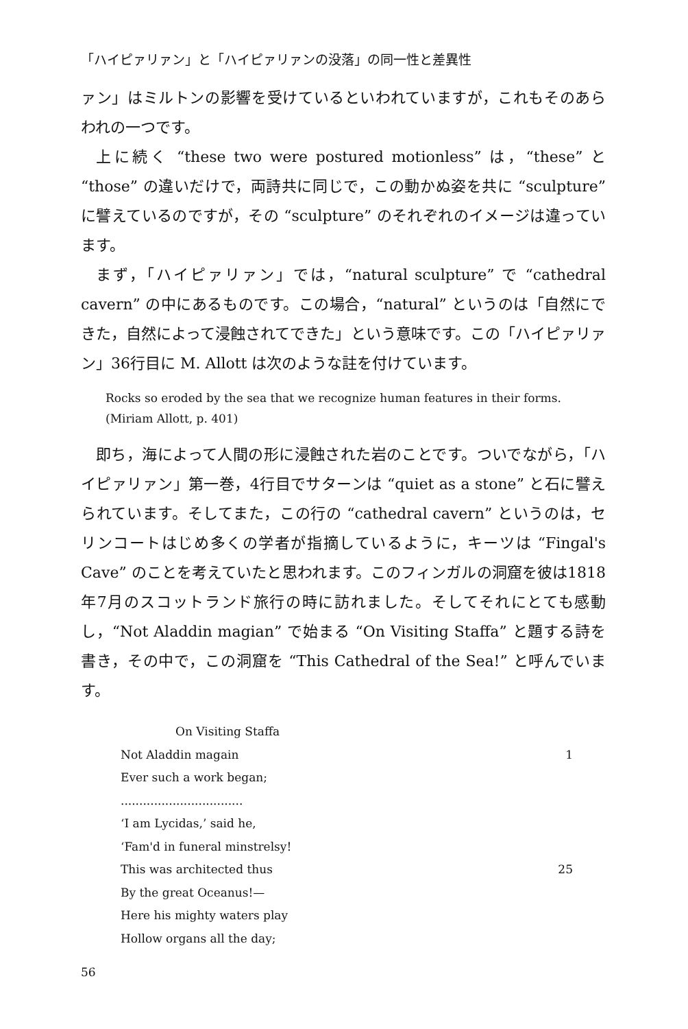「ハイピァリァン」と「ハイピァリァンの没落」の同一性と差異性
ァン」はミルトンの影響を受けているといわれていますが，これもそのあらわれの一つです。
上に続く “these two were postured motionless” は，“these” と “those” の違いだけで，両詩共に同じで，この動かぬ姿を共に “sculpture” に譬えているのですが，その “sculpture” のそれぞれのイメージは違っています。
まず，「ハイピァリァン」では，“natural sculpture” で “cathedral cavern” の中にあるものです。この場合，“natural” というのは「自然にできた，自然によって浸蝕されてできた」という意味です。この「ハイピァリァン」36行目に M. Allott は次のような註を付けています。
Rocks so eroded by the sea that we recognize human features in their forms.
(Miriam Allott, p. 401)
即ち，海によって人間の形に浸蝕された岩のことです。ついでながら，「ハイピァリァン」第一巻，4行目でサターンは “quiet as a stone” と石に譬えられています。そしてまた，この行の “cathedral cavern” というのは，セリンコートはじめ多くの学者が指摘しているように，キーツは “Fingal's Cave” のことを考えていたと思われます。このフィンガルの洞窟を彼は1818年7月のスコットランド旅行の時に訪れました。そしてそれにとても感動し，“Not Aladdin magian” で始まる “On Visiting Staffa” と題する詩を書き，その中で，この洞窟を “This Cathedral of the Sea!” と呼んでいます。
On Visiting Staffa
Not Aladdin magain 1
Ever such a work began;
.................................
‘I am Lycidas,’ said he,
‘Fam'd in funeral minstrelsy!
This was architected thus 25
By the great Oceanus!—
Here his mighty waters play
Hollow organs all the day;
56